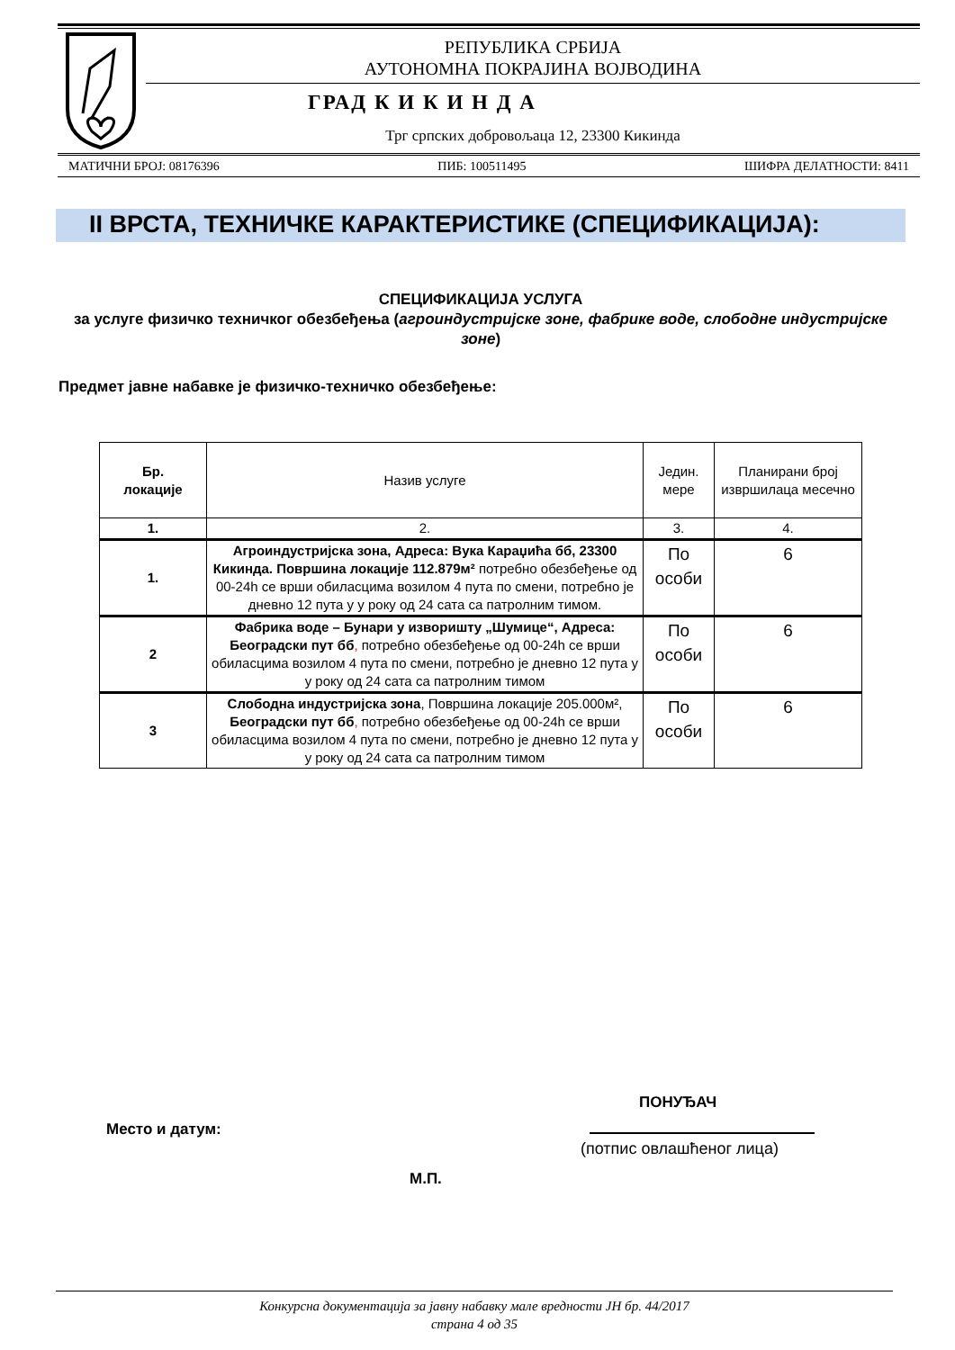РЕПУБЛИКА СРБИЈА
АУТОНОМНА ПОКРАЈИНА ВОЈВОДИНА
ГРАД К И К И Н Д А
Трг српских добровољаца 12, 23300 Кикинда
МАТИЧНИ БРОЈ: 08176396 ПИБ: 100511495 ШИФРА ДЕЛАТНОСТИ: 8411
II ВРСТА, ТЕХНИЧКЕ КАРАКТЕРИСТИКЕ (СПЕЦИФИКАЦИЈА):
СПЕЦИФИКАЦИЈА УСЛУГА
за услуге физичко техничког обезбеђења (агроиндустријске зоне, фабрике воде, слободне индустријске зоне)
Предмет јавне набавке је физичко-техничко обезбеђење:
| Бр. локације | Назив услуге | Једин. мере | Планирани број извршилаца месечно |
| 1. | 2. | 3. | 4. |
| 1. | Агроиндустријска зона, Адреса: Вука Караџића бб, 23300 Кикинда. Површина локације 112.879м² потребно обезбеђење од 00-24h се врши обиласцима возилом 4 пута по смени, потребно је дневно 12 пута у у року од 24 сата са патролним тимом. | По особи | 6 |
| 2 | Фабрика воде – Бунари у изворишту „Шумице“, Адреса: Београдски пут бб , потребно обезбеђење од 00-24h се врши обиласцима возилом 4 пута по смени, потребно је дневно 12 пута у у року од 24 сата са патролним тимом | По особи | 6 |
| 3 | Слободна индустријска зона , Површина локације 205.000м², Београдски пут бб , потребно обезбеђење од 00-24h се врши обиласцима возилом 4 пута по смени, потребно је дневно 12 пута у у року од 24 сата са патролним тимом | По особи | 6 |
ПОНУЂАЧ
Место и датум:
(потпис овлашћеног лица)
М.П.
Конкурсна документација за јавну набавку мале вредности ЈН бр. 44/2017
страна 4 од 35